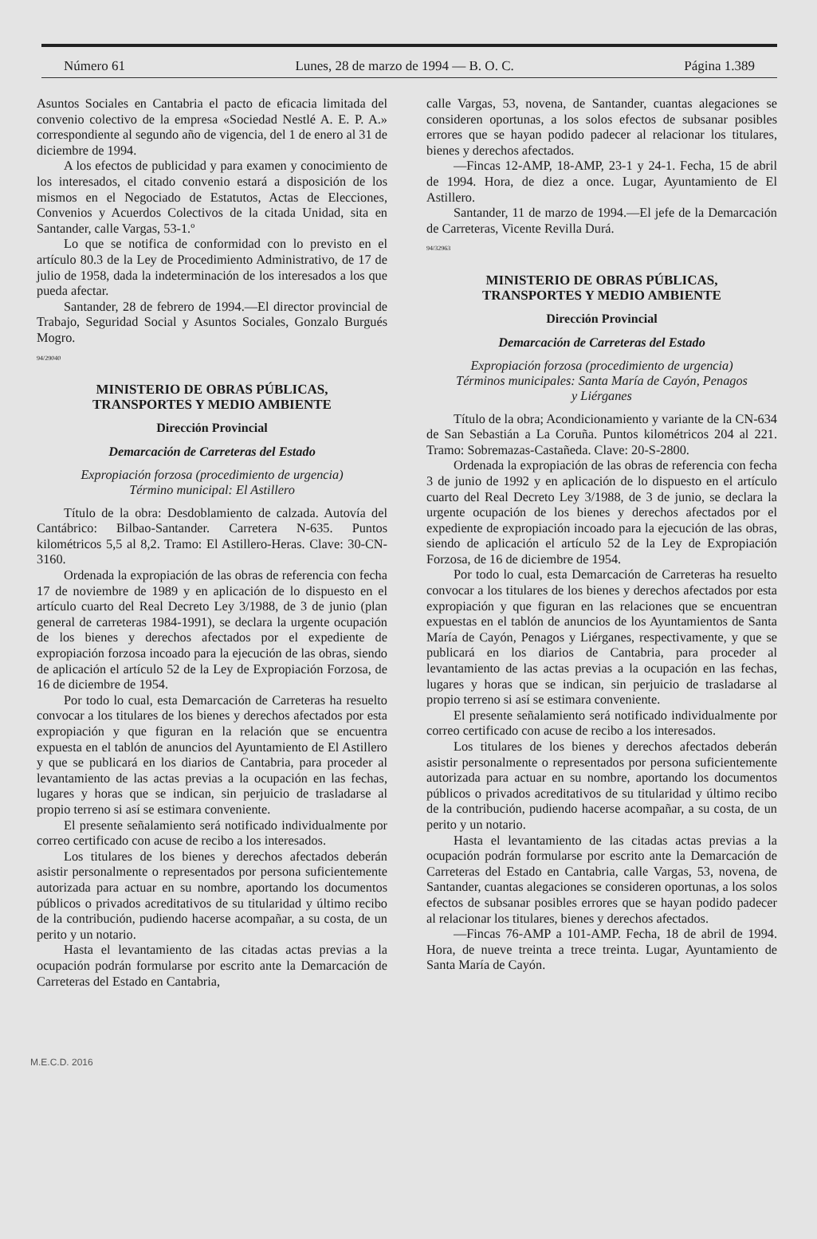Número 61 Lunes, 28 de marzo de 1994 — B. O. C. Página 1.389
Asuntos Sociales en Cantabria el pacto de eficacia limitada del convenio colectivo de la empresa «Sociedad Nestlé A. E. P. A.» correspondiente al segundo año de vigencia, del 1 de enero al 31 de diciembre de 1994.
A los efectos de publicidad y para examen y conocimiento de los interesados, el citado convenio estará a disposición de los mismos en el Negociado de Estatutos, Actas de Elecciones, Convenios y Acuerdos Colectivos de la citada Unidad, sita en Santander, calle Vargas, 53-1.º
Lo que se notifica de conformidad con lo previsto en el artículo 80.3 de la Ley de Procedimiento Administrativo, de 17 de julio de 1958, dada la indeterminación de los interesados a los que pueda afectar.
Santander, 28 de febrero de 1994.—El director provincial de Trabajo, Seguridad Social y Asuntos Sociales, Gonzalo Burgués Mogro.
94/29040
MINISTERIO DE OBRAS PÚBLICAS,
TRANSPORTES Y MEDIO AMBIENTE
Dirección Provincial
Demarcación de Carreteras del Estado
Expropiación forzosa (procedimiento de urgencia)
Término municipal: El Astillero
Título de la obra: Desdoblamiento de calzada. Autovía del Cantábrico: Bilbao-Santander. Carretera N-635. Puntos kilométricos 5,5 al 8,2. Tramo: El Astillero-Heras. Clave: 30-CN-3160.
Ordenada la expropiación de las obras de referencia con fecha 17 de noviembre de 1989 y en aplicación de lo dispuesto en el artículo cuarto del Real Decreto Ley 3/1988, de 3 de junio (plan general de carreteras 1984-1991), se declara la urgente ocupación de los bienes y derechos afectados por el expediente de expropiación forzosa incoado para la ejecución de las obras, siendo de aplicación el artículo 52 de la Ley de Expropiación Forzosa, de 16 de diciembre de 1954.
Por todo lo cual, esta Demarcación de Carreteras ha resuelto convocar a los titulares de los bienes y derechos afectados por esta expropiación y que figuran en la relación que se encuentra expuesta en el tablón de anuncios del Ayuntamiento de El Astillero y que se publicará en los diarios de Cantabria, para proceder al levantamiento de las actas previas a la ocupación en las fechas, lugares y horas que se indican, sin perjuicio de trasladarse al propio terreno si así se estimara conveniente.
El presente señalamiento será notificado individualmente por correo certificado con acuse de recibo a los interesados.
Los titulares de los bienes y derechos afectados deberán asistir personalmente o representados por persona suficientemente autorizada para actuar en su nombre, aportando los documentos públicos o privados acreditativos de su titularidad y último recibo de la contribución, pudiendo hacerse acompañar, a su costa, de un perito y un notario.
Hasta el levantamiento de las citadas actas previas a la ocupación podrán formularse por escrito ante la Demarcación de Carreteras del Estado en Cantabria,
calle Vargas, 53, novena, de Santander, cuantas alegaciones se consideren oportunas, a los solos efectos de subsanar posibles errores que se hayan podido padecer al relacionar los titulares, bienes y derechos afectados.
—Fincas 12-AMP, 18-AMP, 23-1 y 24-1. Fecha, 15 de abril de 1994. Hora, de diez a once. Lugar, Ayuntamiento de El Astillero.
Santander, 11 de marzo de 1994.—El jefe de la Demarcación de Carreteras, Vicente Revilla Durá.
94/32963
MINISTERIO DE OBRAS PÚBLICAS,
TRANSPORTES Y MEDIO AMBIENTE
Dirección Provincial
Demarcación de Carreteras del Estado
Expropiación forzosa (procedimiento de urgencia)
Términos municipales: Santa María de Cayón, Penagos
y Liérganes
Título de la obra; Acondicionamiento y variante de la CN-634 de San Sebastián a La Coruña. Puntos kilométricos 204 al 221. Tramo: Sobremazas-Castañeda. Clave: 20-S-2800.
Ordenada la expropiación de las obras de referencia con fecha 3 de junio de 1992 y en aplicación de lo dispuesto en el artículo cuarto del Real Decreto Ley 3/1988, de 3 de junio, se declara la urgente ocupación de los bienes y derechos afectados por el expediente de expropiación incoado para la ejecución de las obras, siendo de aplicación el artículo 52 de la Ley de Expropiación Forzosa, de 16 de diciembre de 1954.
Por todo lo cual, esta Demarcación de Carreteras ha resuelto convocar a los titulares de los bienes y derechos afectados por esta expropiación y que figuran en las relaciones que se encuentran expuestas en el tablón de anuncios de los Ayuntamientos de Santa María de Cayón, Penagos y Liérganes, respectivamente, y que se publicará en los diarios de Cantabria, para proceder al levantamiento de las actas previas a la ocupación en las fechas, lugares y horas que se indican, sin perjuicio de trasladarse al propio terreno si así se estimara conveniente.
El presente señalamiento será notificado individualmente por correo certificado con acuse de recibo a los interesados.
Los titulares de los bienes y derechos afectados deberán asistir personalmente o representados por persona suficientemente autorizada para actuar en su nombre, aportando los documentos públicos o privados acreditativos de su titularidad y último recibo de la contribución, pudiendo hacerse acompañar, a su costa, de un perito y un notario.
Hasta el levantamiento de las citadas actas previas a la ocupación podrán formularse por escrito ante la Demarcación de Carreteras del Estado en Cantabria, calle Vargas, 53, novena, de Santander, cuantas alegaciones se consideren oportunas, a los solos efectos de subsanar posibles errores que se hayan podido padecer al relacionar los titulares, bienes y derechos afectados.
—Fincas 76-AMP a 101-AMP. Fecha, 18 de abril de 1994. Hora, de nueve treinta a trece treinta. Lugar, Ayuntamiento de Santa María de Cayón.
M.E.C.D. 2016